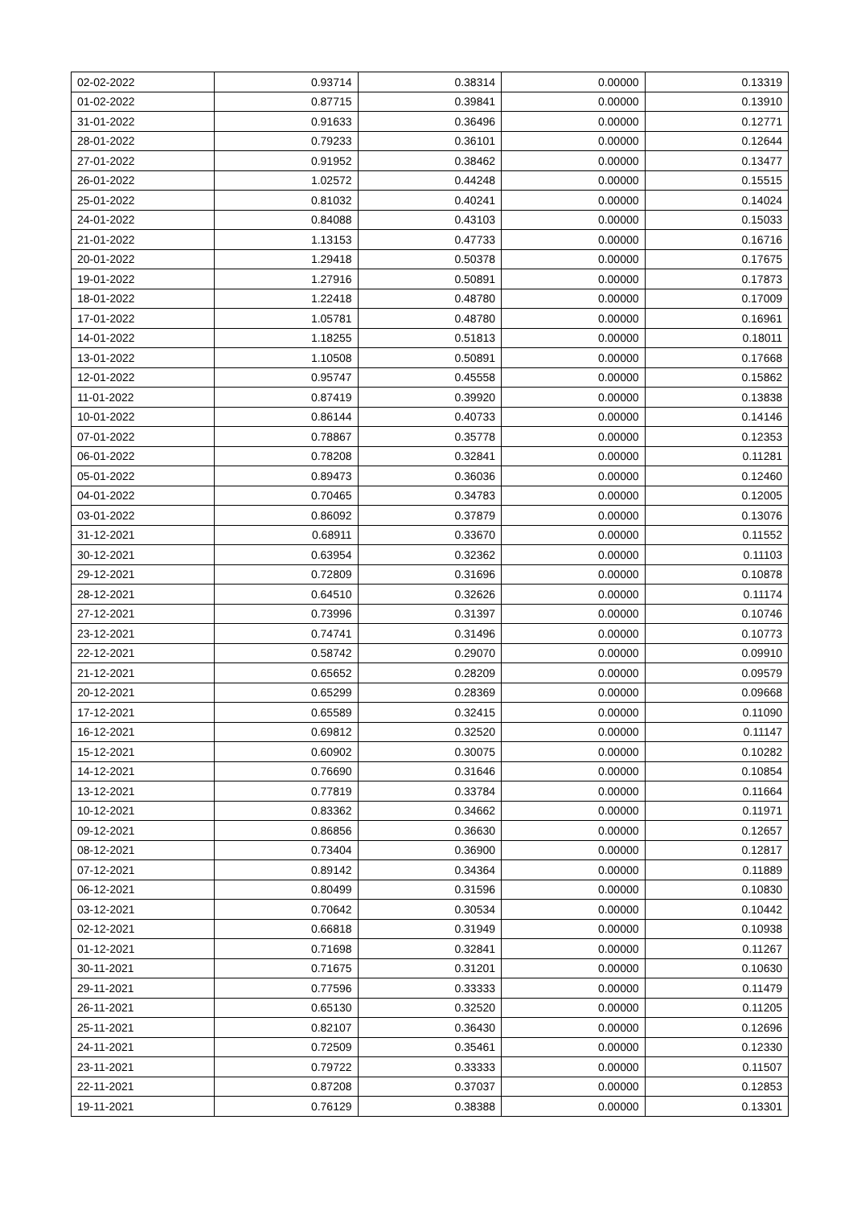| 02-02-2022 | 0.93714 | 0.38314 | 0.00000 | 0.13319 |
| 01-02-2022 | 0.87715 | 0.39841 | 0.00000 | 0.13910 |
| 31-01-2022 | 0.91633 | 0.36496 | 0.00000 | 0.12771 |
| 28-01-2022 | 0.79233 | 0.36101 | 0.00000 | 0.12644 |
| 27-01-2022 | 0.91952 | 0.38462 | 0.00000 | 0.13477 |
| 26-01-2022 | 1.02572 | 0.44248 | 0.00000 | 0.15515 |
| 25-01-2022 | 0.81032 | 0.40241 | 0.00000 | 0.14024 |
| 24-01-2022 | 0.84088 | 0.43103 | 0.00000 | 0.15033 |
| 21-01-2022 | 1.13153 | 0.47733 | 0.00000 | 0.16716 |
| 20-01-2022 | 1.29418 | 0.50378 | 0.00000 | 0.17675 |
| 19-01-2022 | 1.27916 | 0.50891 | 0.00000 | 0.17873 |
| 18-01-2022 | 1.22418 | 0.48780 | 0.00000 | 0.17009 |
| 17-01-2022 | 1.05781 | 0.48780 | 0.00000 | 0.16961 |
| 14-01-2022 | 1.18255 | 0.51813 | 0.00000 | 0.18011 |
| 13-01-2022 | 1.10508 | 0.50891 | 0.00000 | 0.17668 |
| 12-01-2022 | 0.95747 | 0.45558 | 0.00000 | 0.15862 |
| 11-01-2022 | 0.87419 | 0.39920 | 0.00000 | 0.13838 |
| 10-01-2022 | 0.86144 | 0.40733 | 0.00000 | 0.14146 |
| 07-01-2022 | 0.78867 | 0.35778 | 0.00000 | 0.12353 |
| 06-01-2022 | 0.78208 | 0.32841 | 0.00000 | 0.11281 |
| 05-01-2022 | 0.89473 | 0.36036 | 0.00000 | 0.12460 |
| 04-01-2022 | 0.70465 | 0.34783 | 0.00000 | 0.12005 |
| 03-01-2022 | 0.86092 | 0.37879 | 0.00000 | 0.13076 |
| 31-12-2021 | 0.68911 | 0.33670 | 0.00000 | 0.11552 |
| 30-12-2021 | 0.63954 | 0.32362 | 0.00000 | 0.11103 |
| 29-12-2021 | 0.72809 | 0.31696 | 0.00000 | 0.10878 |
| 28-12-2021 | 0.64510 | 0.32626 | 0.00000 | 0.11174 |
| 27-12-2021 | 0.73996 | 0.31397 | 0.00000 | 0.10746 |
| 23-12-2021 | 0.74741 | 0.31496 | 0.00000 | 0.10773 |
| 22-12-2021 | 0.58742 | 0.29070 | 0.00000 | 0.09910 |
| 21-12-2021 | 0.65652 | 0.28209 | 0.00000 | 0.09579 |
| 20-12-2021 | 0.65299 | 0.28369 | 0.00000 | 0.09668 |
| 17-12-2021 | 0.65589 | 0.32415 | 0.00000 | 0.11090 |
| 16-12-2021 | 0.69812 | 0.32520 | 0.00000 | 0.11147 |
| 15-12-2021 | 0.60902 | 0.30075 | 0.00000 | 0.10282 |
| 14-12-2021 | 0.76690 | 0.31646 | 0.00000 | 0.10854 |
| 13-12-2021 | 0.77819 | 0.33784 | 0.00000 | 0.11664 |
| 10-12-2021 | 0.83362 | 0.34662 | 0.00000 | 0.11971 |
| 09-12-2021 | 0.86856 | 0.36630 | 0.00000 | 0.12657 |
| 08-12-2021 | 0.73404 | 0.36900 | 0.00000 | 0.12817 |
| 07-12-2021 | 0.89142 | 0.34364 | 0.00000 | 0.11889 |
| 06-12-2021 | 0.80499 | 0.31596 | 0.00000 | 0.10830 |
| 03-12-2021 | 0.70642 | 0.30534 | 0.00000 | 0.10442 |
| 02-12-2021 | 0.66818 | 0.31949 | 0.00000 | 0.10938 |
| 01-12-2021 | 0.71698 | 0.32841 | 0.00000 | 0.11267 |
| 30-11-2021 | 0.71675 | 0.31201 | 0.00000 | 0.10630 |
| 29-11-2021 | 0.77596 | 0.33333 | 0.00000 | 0.11479 |
| 26-11-2021 | 0.65130 | 0.32520 | 0.00000 | 0.11205 |
| 25-11-2021 | 0.82107 | 0.36430 | 0.00000 | 0.12696 |
| 24-11-2021 | 0.72509 | 0.35461 | 0.00000 | 0.12330 |
| 23-11-2021 | 0.79722 | 0.33333 | 0.00000 | 0.11507 |
| 22-11-2021 | 0.87208 | 0.37037 | 0.00000 | 0.12853 |
| 19-11-2021 | 0.76129 | 0.38388 | 0.00000 | 0.13301 |